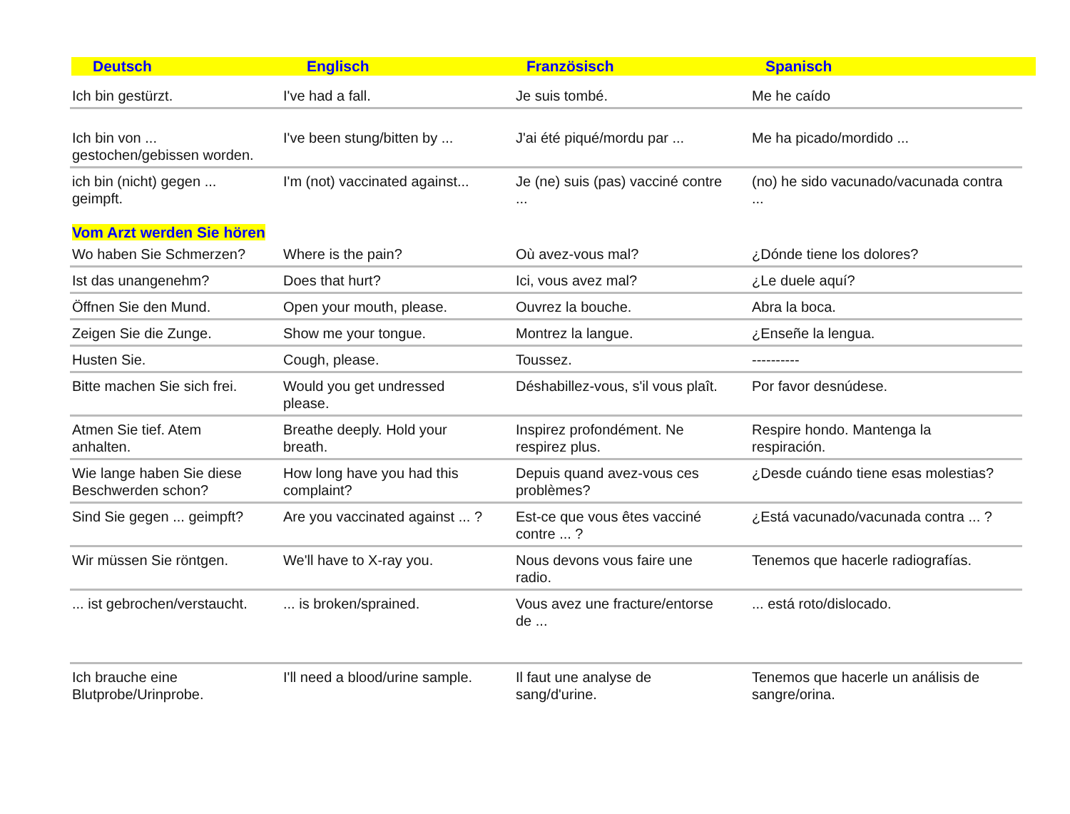Deutsch Englisch Französisch Spanisch
| Ich bin gestürzt. | I've had a fall. | Je suis tombé. | Me he caído |
| Ich bin von ... gestochen/gebissen worden. | I've been stung/bitten by ... | J'ai été piqué/mordu par ... | Me ha picado/mordido ... |
| ich bin (nicht) gegen ... geimpft. | I'm (not) vaccinated against... | Je (ne) suis (pas) vacciné contre ... | (no) he sido vacunado/vacunada contra ... |
| Vom Arzt werden Sie hören | | | |
| Wo haben Sie Schmerzen? | Where is the pain? | Où avez-vous mal? | ¿Dónde tiene los dolores? |
| Ist das unangenehm? | Does that hurt? | Ici, vous avez mal? | ¿Le duele aquí? |
| Öffnen Sie den Mund. | Open your mouth, please. | Ouvrez la bouche. | Abra la boca. |
| Zeigen Sie die Zunge. | Show me your tongue. | Montrez la langue. | ¿Enseñe la lengua. |
| Husten Sie. | Cough, please. | Toussez. | ---------- |
| Bitte machen Sie sich frei. | Would you get undressed please. | Déshabillez-vous, s'il vous plaît. | Por favor desnúdese. |
| Atmen Sie tief. Atem anhalten. | Breathe deeply. Hold your breath. | Inspirez profondément. Ne respirez plus. | Respire hondo. Mantenga la respiración. |
| Wie lange haben Sie diese Beschwerden schon? | How long have you had this complaint? | Depuis quand avez-vous ces problèmes? | ¿Desde cuándo tiene esas molestias? |
| Sind Sie gegen ... geimpft? | Are you vaccinated against ... ? | Est-ce que vous êtes vacciné contre ... ? | ¿Está vacunado/vacunada contra ... ? |
| Wir müssen Sie röntgen. | We'll have to X-ray you. | Nous devons vous faire une radio. | Tenemos que hacerle radiografías. |
| ... ist gebrochen/verstaucht. | ... is broken/sprained. | Vous avez une fracture/entorse de ... | ... está roto/dislocado. |
| Ich brauche eine Blutprobe/Urinprobe. | I'll need a blood/urine sample. | Il faut une analyse de sang/d'urine. | Tenemos que hacerle un análisis de sangre/orina. |